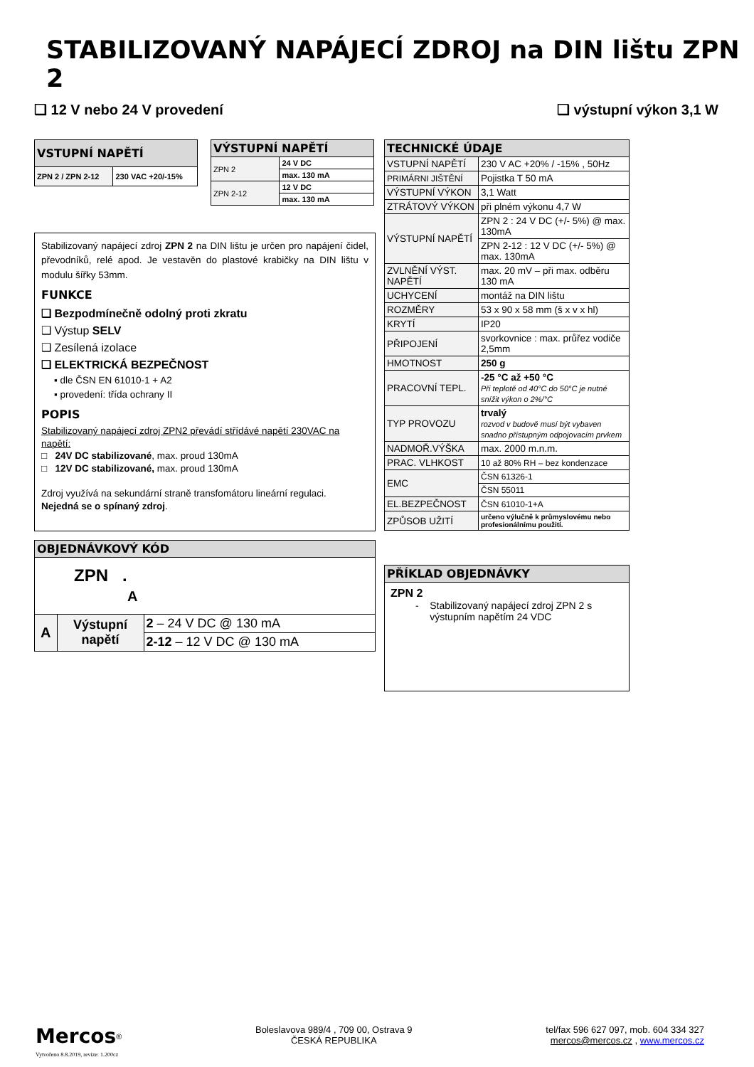STABILIZOVANÝ NAPÁJECÍ ZDROJ na DIN lištu ZPN 2
❑ 12 V nebo 24 V provedení ❑ výstupní výkon 3,1 W
| VSTUPNÍ NAPĚTÍ | |
| --- | --- |
| ZPN 2 / ZPN 2-12 | 230 VAC +20/-15% |
| VÝSTUPNÍ NAPĚTÍ | |
| --- | --- |
| ZPN 2 | 24 V DC |
| | max. 130 mA |
| ZPN 2-12 | 12 V DC |
| | max. 130 mA |
Stabilizovaný napájecí zdroj ZPN 2 na DIN lištu je určen pro napájení čidel, převodníků, relé apod. Je vestavěn do plastové krabičky na DIN lištu v modulu šířky 53mm.
FUNKCE
❑ Bezpodmínečně odolný proti zkratu
❑ Výstup SELV
❑ Zesílená izolace
❑ ELEKTRICKÁ BEZPEČNOST
▪ dle ČSN EN 61010-1 + A2
▪ provedení: třída ochrany II
POPIS
Stabilizovaný napájecí zdroj ZPN2 převádí střídávé napětí 230VAC na napětí:
□ 24V DC stabilizované, max. proud 130mA
□ 12V DC stabilizované, max. proud 130mA
Zdroj využívá na sekundární straně transfomátoru lineární regulaci.
Nejedná se o spínaný zdroj.
| OBJEDNÁVKOVÝ KÓD | | |
| --- | --- | --- |
| ZPN . A | | |
| A | Výstupní napětí | 2 – 24 V DC @ 130 mA |
| | | 2-12 – 12 V DC @ 130 mA |
| TECHNICKÉ ÚDAJE | |
| --- | --- |
| VSTUPNÍ NAPĚTÍ | 230 V AC +20% / -15% , 50Hz |
| PRIMÁRNI JIŠTĚNÍ | Pojistka T 50 mA |
| VÝSTUPNÍ VÝKON | 3,1 Watt |
| ZTRÁTOVÝ VÝKON | při plném výkonu 4,7 W |
| VÝSTUPNÍ NAPĚTÍ | ZPN 2 : 24 V DC (+/- 5%) @ max. 130mA |
| | ZPN 2-12 : 12 V DC (+/- 5%) @ max. 130mA |
| ZVLNĚNÍ VÝST. NAPĚTÍ | max. 20 mV – při max. odběru 130 mA |
| UCHYCENÍ | montáž na DIN lištu |
| ROZMĚRY | 53 x 90 x 58 mm (š x v x hl) |
| KRYTÍ | IP20 |
| PŘIPOJENÍ | svorkovnice : max. průřez vodiče 2,5mm |
| HMOTNOST | 250 g |
| PRACOVNÍ TEPL. | -25 °C až +50 °C Při teplotě od 40°C do 50°C je nutné snížit výkon o 2%/°C |
| TYP PROVOZU | trvalý rozvod v budově musí být vybaven snadno přístupným odpojovacím prvkem |
| NADMOŘ.VÝŠKA | max. 2000 m.n.m. |
| PRAC. VLHKOST | 10 až 80% RH – bez kondenzace |
| EMC | ČSN 61326-1 |
| | ČSN 55011 |
| EL.BEZPEČNOST | ČSN 61010-1+A |
| ZPŮSOB UŽITÍ | určeno výlučně k průmyslovému nebo profesionálnímu použití. |
| PŘÍKLAD OBJEDNÁVKY |
| --- |
| ZPN 2 - Stabilizovaný napájecí zdroj ZPN 2 s výstupním napětím 24 VDC |
Mercos<sup>®</sup>
Vytvořeno 8.8.2019, revize: 1.200cz
Boleslavova 989/4 , 709 00, Ostrava 9
ČESKÁ REPUBLIKA
tel/fax 596 627 097, mob. 604 334 327
mercos@mercos.cz , www.mercos.cz